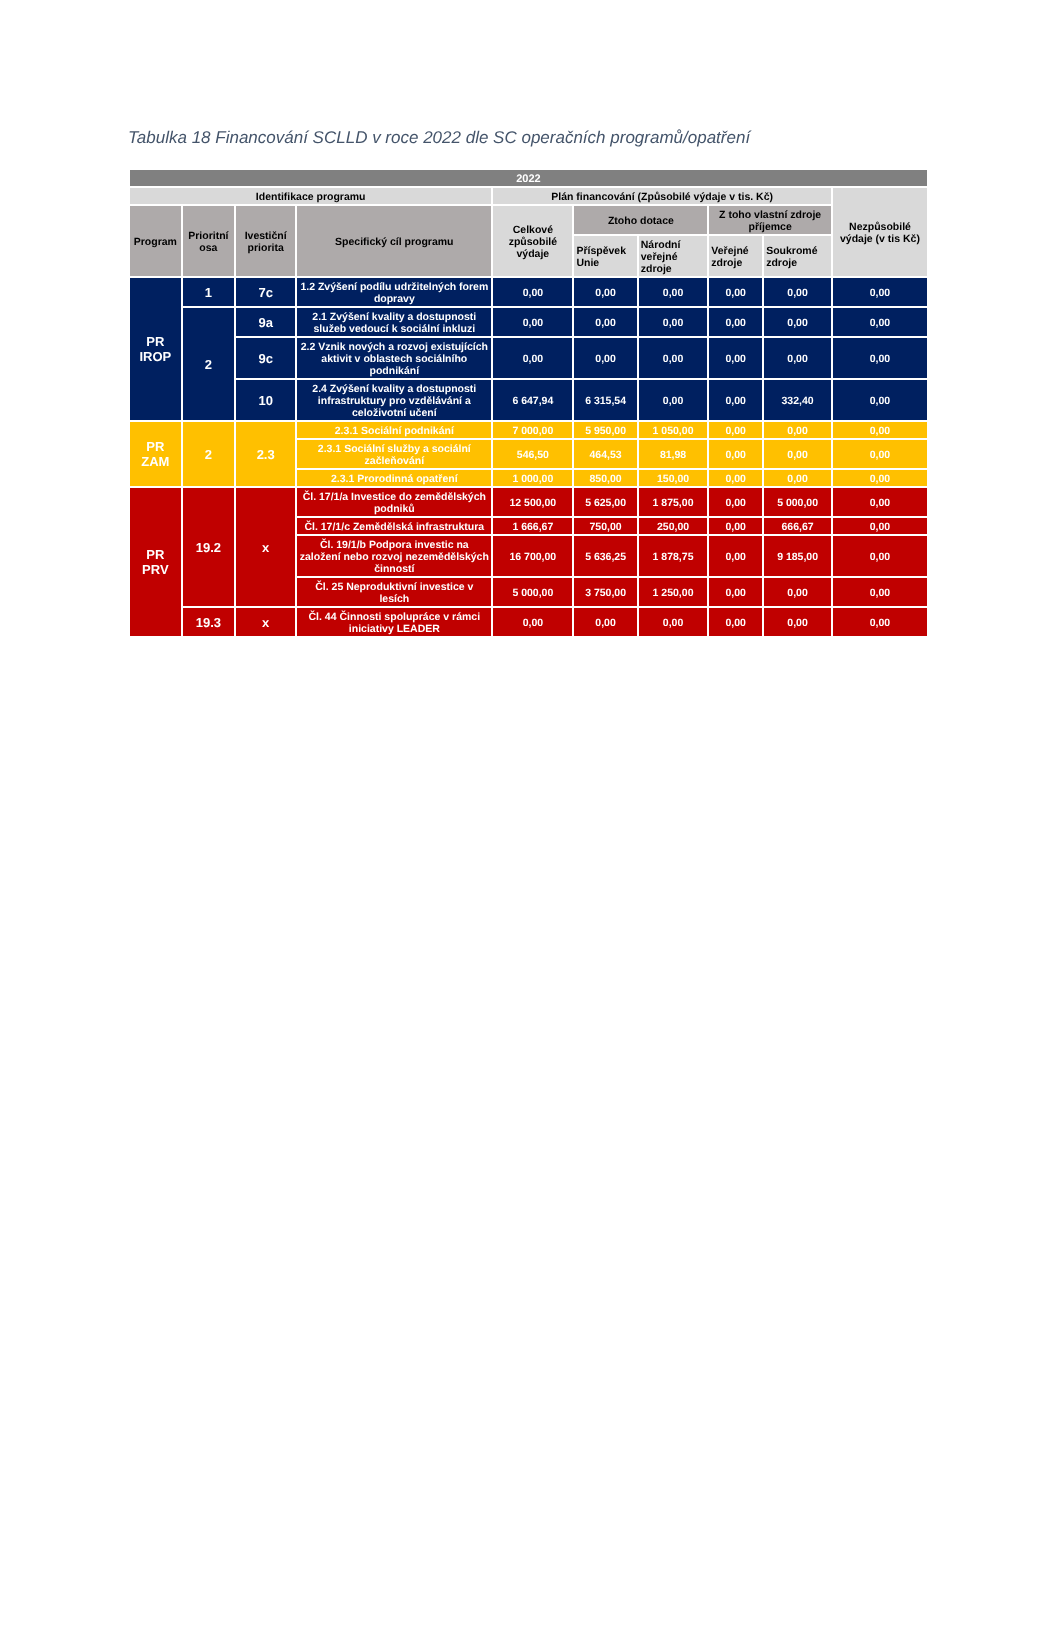Tabulka 18 Financování SCLLD v roce 2022 dle SC operačních programů/opatření
| 2022 | | | | | | | | | |
| --- | --- | --- | --- | --- | --- | --- | --- | --- | --- |
| Identifikace programu | | | | Plán financování (Způsobilé výdaje v tis. Kč) | | | | | Nezpůsobilé výdaje (v tis Kč) |
| Program | Prioritní osa | Ivestiční priorita | Specifický cíl programu | Celkové způsobilé výdaje | Ztoho dotace | | Z toho vlastní zdroje příjemce | | |
| | | | | | Příspěvek Unie | Národní veřejné zdroje | Veřejné zdroje | Soukromé zdroje | |
| PR IROP | 1 | 7c | 1.2 Zvýšení podílu udržitelných forem dopravy | 0,00 | 0,00 | 0,00 | 0,00 | 0,00 | 0,00 |
| | 2 | 9a | 2.1 Zvýšení kvality a dostupnosti služeb vedoucí k sociální inkluzi | 0,00 | 0,00 | 0,00 | 0,00 | 0,00 | 0,00 |
| | | 9c | 2.2 Vznik nových a rozvoj existujících aktivit v oblastech sociálního podnikání | 0,00 | 0,00 | 0,00 | 0,00 | 0,00 | 0,00 |
| | | 10 | 2.4 Zvýšení kvality a dostupnosti infrastruktury pro vzdělávání a celoživotní učení | 6 647,94 | 6 315,54 | 0,00 | 0,00 | 332,40 | 0,00 |
| PR ZAM | 2 | 2.3 | 2.3.1 Sociální podnikání | 7 000,00 | 5 950,00 | 1 050,00 | 0,00 | 0,00 | 0,00 |
| | | | 2.3.1 Sociální služby a sociální začleňování | 546,50 | 464,53 | 81,98 | 0,00 | 0,00 | 0,00 |
| | | | 2.3.1 Prorodinná opatření | 1 000,00 | 850,00 | 150,00 | 0,00 | 0,00 | 0,00 |
| PR PRV | 19.2 | x | Čl. 17/1/a Investice do zemědělských podniků | 12 500,00 | 5 625,00 | 1 875,00 | 0,00 | 5 000,00 | 0,00 |
| | | | Čl. 17/1/c Zemědělská infrastruktura | 1 666,67 | 750,00 | 250,00 | 0,00 | 666,67 | 0,00 |
| | | | Čl. 19/1/b Podpora investic na založení nebo rozvoj nezemědělských činností | 16 700,00 | 5 636,25 | 1 878,75 | 0,00 | 9 185,00 | 0,00 |
| | | | Čl. 25 Neproduktivní investice v lesích | 5 000,00 | 3 750,00 | 1 250,00 | 0,00 | 0,00 | 0,00 |
| | 19.3 | x | Čl. 44 Činnosti spolupráce v rámci iniciativy LEADER | 0,00 | 0,00 | 0,00 | 0,00 | 0,00 | 0,00 |